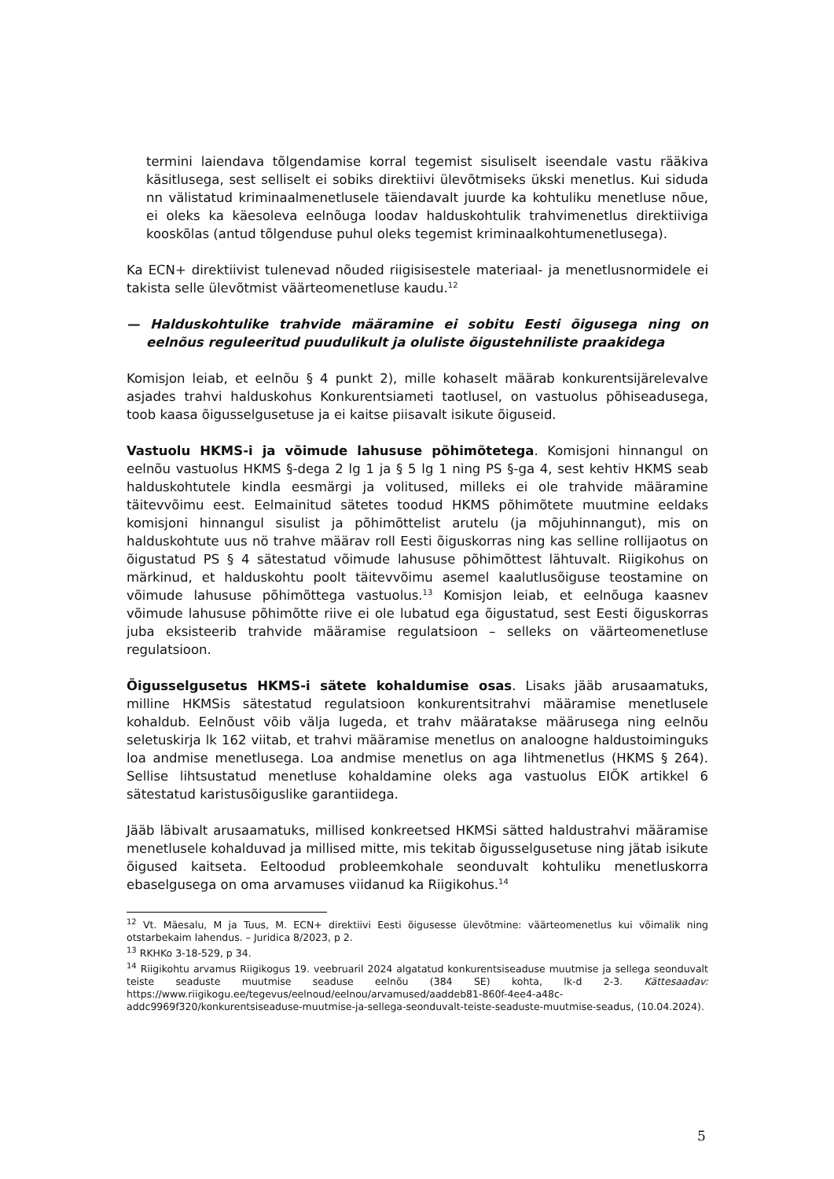termini laiendava tõlgendamise korral tegemist sisuliselt iseendale vastu rääkiva käsitlusega, sest selliselt ei sobiks direktiivi ülevõtmiseks ükski menetlus. Kui siduda nn välistatud kriminaalmenetlusele täiendavalt juurde ka kohtuliku menetluse nõue, ei oleks ka käesoleva eelnõuga loodav halduskohtulik trahvimenetlus direktiiviga kooskõlas (antud tõlgenduse puhul oleks tegemist kriminaalkohtumenetlusega).
Ka ECN+ direktiivist tulenevad nõuded riigisisestele materiaal- ja menetlusnormidele ei takista selle ülevõtmist väärteomenetluse kaudu.<sup>12</sup>
— Halduskohtulike trahvide määramine ei sobitu Eesti õigusega ning on eelnõus reguleeritud puudulikult ja oluliste õigustehniliste praakidega
Komisjon leiab, et eelnõu § 4 punkt 2), mille kohaselt määrab konkurentsijärelevalve asjades trahvi halduskohus Konkurentsiameti taotlusel, on vastuolus põhiseadusega, toob kaasa õigusselgusetuse ja ei kaitse piisavalt isikute õiguseid.
Vastuolu HKMS-i ja võimude lahususe põhimõtetega. Komisjoni hinnangul on eelnõu vastuolus HKMS §-dega 2 lg 1 ja § 5 lg 1 ning PS §-ga 4, sest kehtiv HKMS seab halduskohtutele kindla eesmärgi ja volitused, milleks ei ole trahvide määramine täitevvõimu eest. Eelmainitud sätetes toodud HKMS põhimõtete muutmine eeldaks komisjoni hinnangul sisulist ja põhimõttelist arutelu (ja mõjuhinnangut), mis on halduskohtute uus nö trahve määrav roll Eesti õiguskorras ning kas selline rollijaotus on õigustatud PS § 4 sätestatud võimude lahususe põhimõttest lähtuvalt. Riigikohus on märkinud, et halduskohtu poolt täitevvõimu asemel kaalutlusõiguse teostamine on võimude lahususe põhimõttega vastuolus.<sup>13</sup> Komisjon leiab, et eelnõuga kaasnev võimude lahususe põhimõtte riive ei ole lubatud ega õigustatud, sest Eesti õiguskorras juba eksisteerib trahvide määramise regulatsioon – selleks on väärteomenetluse regulatsioon.
Õigusselgusetus HKMS-i sätete kohaldumise osas. Lisaks jääb arusaamatuks, milline HKMSis sätestatud regulatsioon konkurentsitrahvi määramise menetlusele kohaldub. Eelnõust võib välja lugeda, et trahv määratakse määrusega ning eelnõu seletuskirja lk 162 viitab, et trahvi määramise menetlus on analoogne haldustoiminguks loa andmise menetlusega. Loa andmise menetlus on aga lihtmenetlus (HKMS § 264). Sellise lihtsustatud menetluse kohaldamine oleks aga vastuolus EIÕK artikkel 6 sätestatud karistusõiguslike garantiidega.
Jääb läbivalt arusaamatuks, millised konkreetsed HKMSi sätted haldustrahvi määramise menetlusele kohalduvad ja millised mitte, mis tekitab õigusselgusetuse ning jätab isikute õigused kaitseta. Eeltoodud probleemkohale seonduvalt kohtuliku menetluskorra ebaselgusega on oma arvamuses viidanud ka Riigikohus.<sup>14</sup>
<sup>12</sup> Vt. Mäesalu, M ja Tuus, M. ECN+ direktiivi Eesti õigusesse ülevõtmine: väärteomenetlus kui võimalik ning otstarbekaim lahendus. – Juridica 8/2023, p 2.
<sup>13</sup> RKHKo 3-18-529, p 34.
<sup>14</sup> Riigikohtu arvamus Riigikogus 19. veebruaril 2024 algatatud konkurentsiseaduse muutmise ja sellega seonduvalt teiste seaduste muutmise seaduse eelnõu (384 SE) kohta, lk-d 2-3. Kättesaadav: https://www.riigikogu.ee/tegevus/eelnoud/eelnou/arvamused/aaddeb81-860f-4ee4-a48c-addc9969f320/konkurentsiseaduse-muutmise-ja-sellega-seonduvalt-teiste-seaduste-muutmise-seadus, (10.04.2024).
5